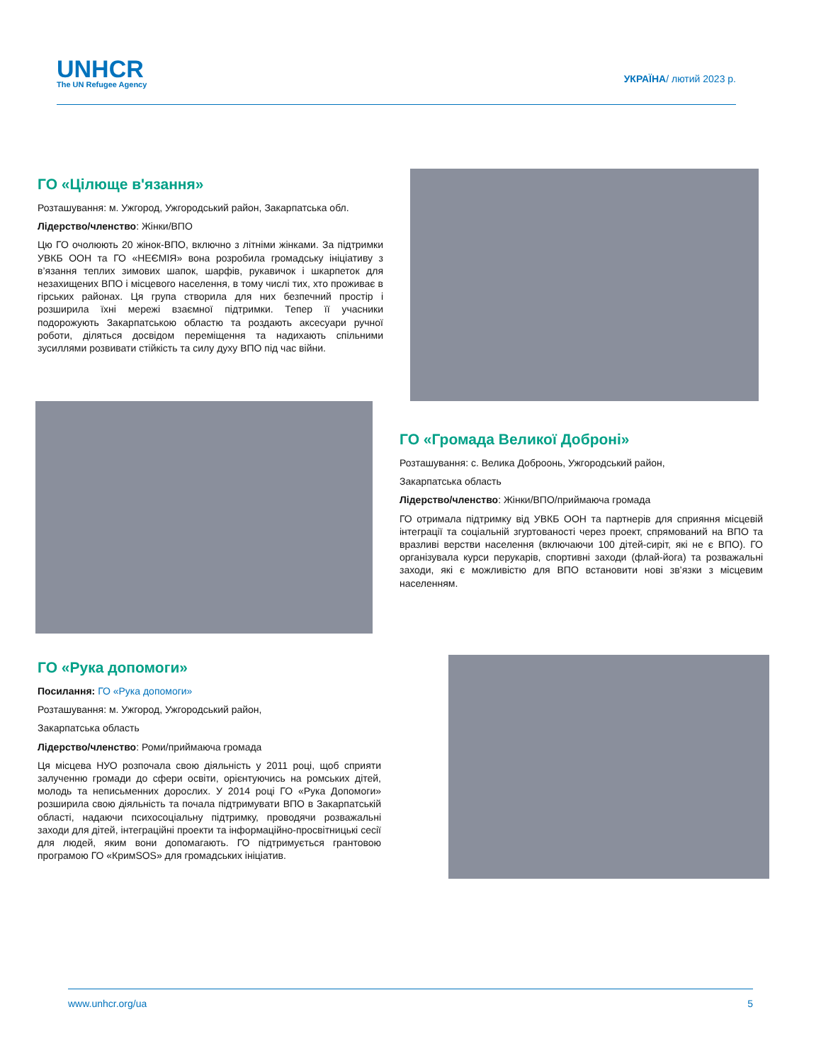UNHCR
The UN Refugee Agency
УКРАЇНА/ лютий 2023 р.
ГО «Цілюще в'язання»
Розташування: м. Ужгород, Ужгородський район, Закарпатська обл.
Лідерство/членство: Жінки/ВПО
Цю ГО очолюють 20 жінок-ВПО, включно з літніми жінками. За підтримки УВКБ ООН та ГО «НЕЄМІЯ» вона розробила громадську ініціативу з в’язання теплих зимових шапок, шарфів, рукавичок і шкарпеток для незахищених ВПО і місцевого населення, в тому числі тих, хто проживає в гірських районах. Ця група створила для них безпечний простір і розширила їхні мережі взаємної підтримки. Тепер її учасники подорожують Закарпатською областю та роздають аксесуари ручної роботи, діляться досвідом переміщення та надихають спільними зусиллями розвивати стійкість та силу духу ВПО під час війни.
ГО «Громада Великої Доброні»
Розташування: с. Велика Доброонь, Ужгородський район,
Закарпатська область
Лідерство/членство: Жінки/ВПО/приймаюча громада
ГО отримала підтримку від УВКБ ООН та партнерів для сприяння місцевій інтеграції та соціальній згуртованості через проект, спрямований на ВПО та вразливі верстви населення (включаючи 100 дітей-сиріт, які не є ВПО). ГО організувала курси перукарів, спортивні заходи (флай-йога) та розважальні заходи, які є можливістю для ВПО встановити нові зв’язки з місцевим населенням.
ГО «Рука допомоги»
Посилання: ГО «Рука допомоги»
Розташування: м. Ужгород, Ужгородський район,
Закарпатська область
Лідерство/членство: Роми/приймаюча громада
Ця місцева НУО розпочала свою діяльність у 2011 році, щоб сприяти залученню громади до сфери освіти, орієнтуючись на ромських дітей, молодь та неписьменних дорослих. У 2014 році ГО «Рука Допомоги» розширила свою діяльність та почала підтримувати ВПО в Закарпатській області, надаючи психосоціальну підтримку, проводячи розважальні заходи для дітей, інтеграційні проекти та інформаційно-просвітницькі сесії для людей, яким вони допомагають. ГО підтримується грантовою програмою ГО «КримSOS» для громадських ініціатив.
www.unhcr.org/ua 5